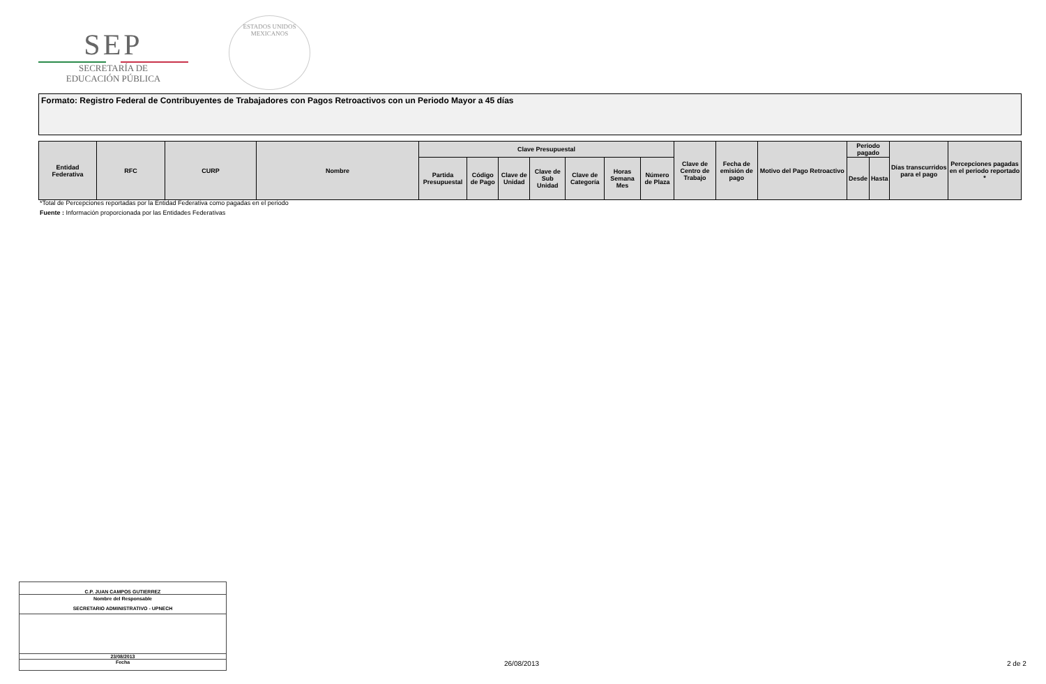SEP
SECRETARÍA DE
EDUCACIÓN PÚBLICA
ESTADOS UNIDOS MEXICANOS
Formato: Registro Federal de Contribuyentes de Trabajadores con Pagos Retroactivos con un Periodo Mayor a 45 días
| Entidad Federativa | RFC | CURP | Nombre | Clave Presupuestal | | | | | | | Clave de Centro de Trabajo | Fecha de emisión de pago | Motivo del Pago Retroactivo | Periodo pagado | | Días transcurridos para el pago | Percepciones pagadas en el periodo reportado * |
| --- | --- | --- | --- | --- | --- | --- | --- | --- | --- | --- | --- | --- | --- | --- | --- | --- | --- |
| | | | | Partida Presupuestal | Código de Pago | Clave de Unidad | Clave de Sub Unidad | Clave de Categoría | Horas Semana Mes | Número de Plaza | | | | Desde | Hasta | | |
*Total de Percepciones reportadas por la Entidad Federativa como pagadas en el periodo
Fuente : Información proporcionada por las Entidades Federativas
C.P. JUAN CAMPOS GUTIERREZ
Nombre del Responsable
SECRETARIO ADMINISTRATIVO - UPNECH
23/08/2013
Fecha
26/08/2013 2 de 2